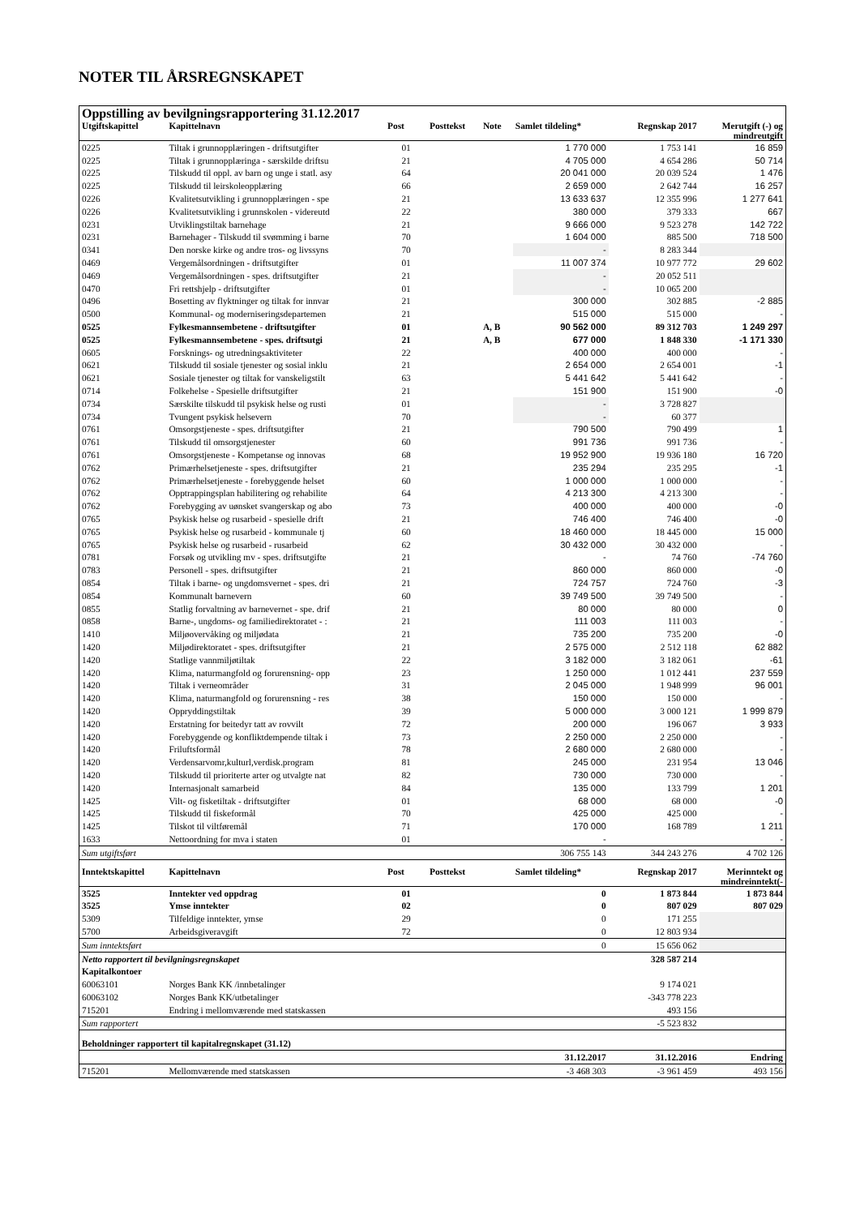NOTER TIL ÅRSREGNSKAPET
| Oppstilling av bevilgningsrapportering 31.12.2017 | | | | | | | |
| Utgiftskapittel | Kapittelnavn | Post | Posttekst | Note | Samlet tildeling* | Regnskap 2017 | Merutgift (-) og mindreutgift |
| 0225 | Tiltak i grunnopplæringen - driftsutgifter | 01 | | | 1 770 000 | 1 753 141 | 16 859 |
| 0225 | Tiltak i grunnopplæringa - særskilde driftsu | 21 | | | 4 705 000 | 4 654 286 | 50 714 |
| 0225 | Tilskudd til oppl. av barn og unge i statl. asy | 64 | | | 20 041 000 | 20 039 524 | 1 476 |
| 0225 | Tilskudd til leirskoleopplæring | 66 | | | 2 659 000 | 2 642 744 | 16 257 |
| 0226 | Kvalitetsutvikling i grunnopplæringen - spe | 21 | | | 13 633 637 | 12 355 996 | 1 277 641 |
| 0226 | Kvalitetsutvikling i grunnskolen - videreutd | 22 | | | 380 000 | 379 333 | 667 |
| 0231 | Utviklingstiltak barnehage | 21 | | | 9 666 000 | 9 523 278 | 142 722 |
| 0231 | Barnehager - Tilskudd til svømming i barne | 70 | | | 1 604 000 | 885 500 | 718 500 |
| 0341 | Den norske kirke og andre tros- og livssyns | 70 | | | - | 8 283 344 | |
| 0469 | Vergemålsordningen - driftsutgifter | 01 | | | 11 007 374 | 10 977 772 | 29 602 |
| 0469 | Vergemålsordningen - spes. driftsutgifter | 21 | | | - | 20 052 511 | |
| 0470 | Fri rettshjelp - driftsutgifter | 01 | | | - | 10 065 200 | |
| 0496 | Bosetting av flyktninger og tiltak for innvar | 21 | | | 300 000 | 302 885 | -2 885 |
| 0500 | Kommunal- og moderniseringsdepartemen | 21 | | | 515 000 | 515 000 | - |
| 0525 | Fylkesmannsembetene - driftsutgifter | 01 | | A, B | 90 562 000 | 89 312 703 | 1 249 297 |
| 0525 | Fylkesmannsembetene - spes. driftsutgi | 21 | | A, B | 677 000 | 1 848 330 | -1 171 330 |
| 0605 | Forsknings- og utredningsaktiviteter | 22 | | | 400 000 | 400 000 | - |
| 0621 | Tilskudd til sosiale tjenester og sosial inklu | 21 | | | 2 654 000 | 2 654 001 | -1 |
| 0621 | Sosiale tjenester og tiltak for vanskeligstilt | 63 | | | 5 441 642 | 5 441 642 | - |
| 0714 | Folkehelse - Spesielle driftsutgifter | 21 | | | 151 900 | 151 900 | -0 |
| 0734 | Særskilte tilskudd til psykisk helse og rusti | 01 | | | - | 3 728 827 | |
| 0734 | Tvungent psykisk helsevern | 70 | | | - | 60 377 | |
| 0761 | Omsorgstjeneste - spes. driftsutgifter | 21 | | | 790 500 | 790 499 | 1 |
| 0761 | Tilskudd til omsorgstjenester | 60 | | | 991 736 | 991 736 | - |
| 0761 | Omsorgstjeneste - Kompetanse og innovas | 68 | | | 19 952 900 | 19 936 180 | 16 720 |
| 0762 | Primærhelsetjeneste - spes. driftsutgifter | 21 | | | 235 294 | 235 295 | -1 |
| 0762 | Primærhelsetjeneste - forebyggende helset | 60 | | | 1 000 000 | 1 000 000 | - |
| 0762 | Opptrappingsplan habilitering og rehabilite | 64 | | | 4 213 300 | 4 213 300 | - |
| 0762 | Forebygging av uønsket svangerskap og abo | 73 | | | 400 000 | 400 000 | -0 |
| 0765 | Psykisk helse og rusarbeid - spesielle drift | 21 | | | 746 400 | 746 400 | -0 |
| 0765 | Psykisk helse og rusarbeid - kommunale tj | 60 | | | 18 460 000 | 18 445 000 | 15 000 |
| 0765 | Psykisk helse og rusarbeid - rusarbeid | 62 | | | 30 432 000 | 30 432 000 | - |
| 0781 | Forsøk og utvikling mv - spes. driftsutgifte | 21 | | | - | 74 760 | -74 760 |
| 0783 | Personell - spes. driftsutgifter | 21 | | | 860 000 | 860 000 | -0 |
| 0854 | Tiltak i barne- og ungdomsvernet - spes. dri | 21 | | | 724 757 | 724 760 | -3 |
| 0854 | Kommunalt barnevern | 60 | | | 39 749 500 | 39 749 500 | - |
| 0855 | Statlig forvaltning av barnevernet - spe. drif | 21 | | | 80 000 | 80 000 | 0 |
| 0858 | Barne-, ungdoms- og familiedirektoratet - : | 21 | | | 111 003 | 111 003 | - |
| 1410 | Miljøovervåking og miljødata | 21 | | | 735 200 | 735 200 | -0 |
| 1420 | Miljødirektoratet - spes. driftsutgifter | 21 | | | 2 575 000 | 2 512 118 | 62 882 |
| 1420 | Statlige vannmiljøtiltak | 22 | | | 3 182 000 | 3 182 061 | -61 |
| 1420 | Klima, naturmangfold og forurensning- opp | 23 | | | 1 250 000 | 1 012 441 | 237 559 |
| 1420 | Tiltak i verneområder | 31 | | | 2 045 000 | 1 948 999 | 96 001 |
| 1420 | Klima, naturmangfold og forurensning - res | 38 | | | 150 000 | 150 000 | - |
| 1420 | Oppryddingstiltak | 39 | | | 5 000 000 | 3 000 121 | 1 999 879 |
| 1420 | Erstatning for beitedyr tatt av rovvilt | 72 | | | 200 000 | 196 067 | 3 933 |
| 1420 | Forebyggende og konfliktdempende tiltak i | 73 | | | 2 250 000 | 2 250 000 | - |
| 1420 | Friluftsformål | 78 | | | 2 680 000 | 2 680 000 | - |
| 1420 | Verdensarvomr,kulturl,verdisk.program | 81 | | | 245 000 | 231 954 | 13 046 |
| 1420 | Tilskudd til prioriterte arter og utvalgte nat | 82 | | | 730 000 | 730 000 | - |
| 1420 | Internasjonalt samarbeid | 84 | | | 135 000 | 133 799 | 1 201 |
| 1425 | Vilt- og fisketiltak - driftsutgifter | 01 | | | 68 000 | 68 000 | -0 |
| 1425 | Tilskudd til fiskeformål | 70 | | | 425 000 | 425 000 | - |
| 1425 | Tilskot til viltføremål | 71 | | | 170 000 | 168 789 | 1 211 |
| 1633 | Nettoordning for mva i staten | 01 | | | - | | - |
| Sum utgiftsført | | | | | 306 755 143 | 344 243 276 | 4 702 126 |
| Inntektskapittel | Kapittelnavn | Post | Posttekst | | Samlet tildeling* | Regnskap 2017 | Merinntekt og mindreinntekt(- |
| 3525 | Inntekter ved oppdrag | 01 | | | 0 | 1 873 844 | 1 873 844 |
| 3525 | Ymse inntekter | 02 | | | 0 | 807 029 | 807 029 |
| 5309 | Tilfeldige inntekter, ymse | 29 | | | 0 | 171 255 | |
| 5700 | Arbeidsgiveravgift | 72 | | | 0 | 12 803 934 | |
| Sum inntektsført | | | | | 0 | 15 656 062 | |
| Netto rapportert til bevilgningsregnskapet | | | | | | 328 587 214 | |
| Kapitalkontoer | | | | | | | |
| 60063101 | Norges Bank KK /innbetalinger | | | | | 9 174 021 | |
| 60063102 | Norges Bank KK/utbetalinger | | | | | -343 778 223 | |
| 715201 | Endring i mellomværende med statskassen | | | | | 493 156 | |
| Sum rapportert | | | | | | -5 523 832 | |
| Beholdninger rapportert til kapitalregnskapet (31.12) | | | | | | | |
| | | | | | 31.12.2017 | 31.12.2016 | Endring |
| 715201 | Mellomværende med statskassen | | | | -3 468 303 | -3 961 459 | 493 156 |